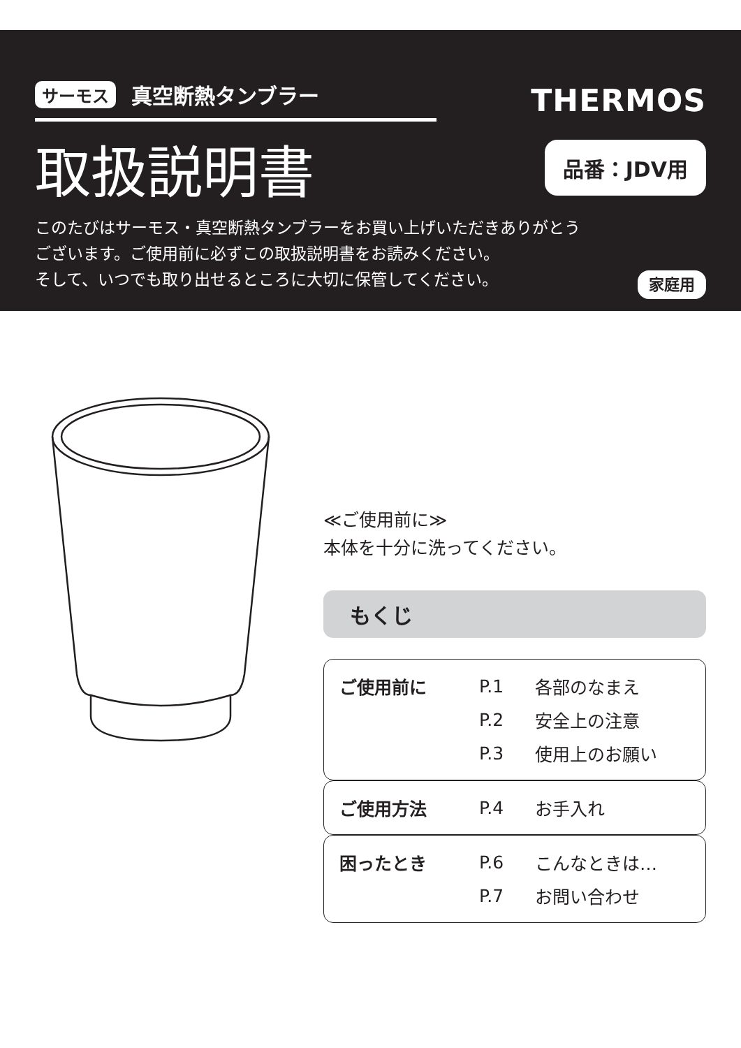サーモス 真空断熱タンブラー
THERMOS
取扱説明書
品番：JDV用
このたびはサーモス・真空断熱タンブラーをお買い上げいただきありがとう
ございます。ご使用前に必ずこの取扱説明書をお読みください。
家庭用 そして、いつでも取り出せるところに大切に保管してください。
≪ご使用前に≫
本体を十分に洗ってください。
もくじ
| ご使用前に | P.1 | 各部のなまえ |
| | P.2 | 安全上の注意 |
| | P.3 | 使用上のお願い |
| ご使用方法 | P.4 | お手入れ |
| 困ったとき | P.6 | こんなときは… |
| | P.7 | お問い合わせ |